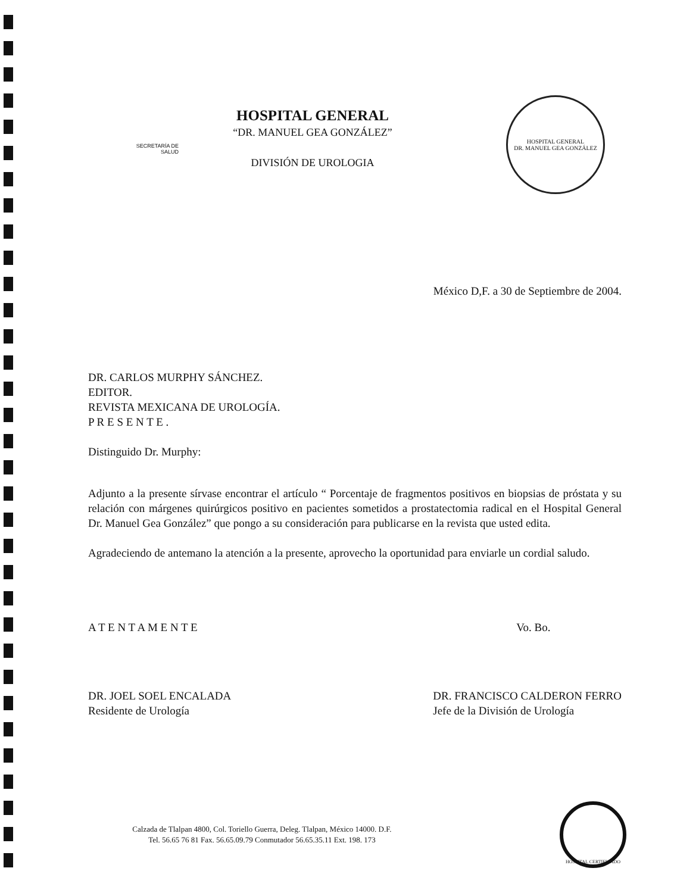SECRETARÍA DE
SALUD
HOSPITAL GENERAL
“DR. MANUEL GEA GONZÁLEZ”
DIVISIÓN DE UROLOGIA
HOSPITAL GENERAL
DR. MANUEL GEA GONZÁLEZ
México D,F. a 30 de Septiembre de 2004.
DR. CARLOS MURPHY SÁNCHEZ.
EDITOR.
REVISTA MEXICANA DE UROLOGÍA.
P R E S E N T E .
Distinguido Dr. Murphy:
Adjunto a la presente sírvase encontrar el artículo “ Porcentaje de fragmentos positivos en biopsias de próstata y su relación con márgenes quirúrgicos positivo en pacientes sometidos a prostatectomia radical en el Hospital General Dr. Manuel Gea González” que pongo a su consideración para publicarse en la revista que usted edita.
Agradeciendo de antemano la atención a la presente, aprovecho la oportunidad para enviarle un cordial saludo.
A T E N T A M E N T E
DR. JOEL SOEL ENCALADA
Residente de Urología
Vo. Bo.
DR. FRANCISCO CALDERON FERRO
Jefe de la División de Urología
Calzada de Tlalpan 4800, Col. Toriello Guerra, Deleg. Tlalpan, México 14000. D.F.
Tel. 56.65 76 81 Fax. 56.65.09.79 Conmutador 56.65.35.11 Ext. 198. 173
HOSPITAL CERTIFICADO